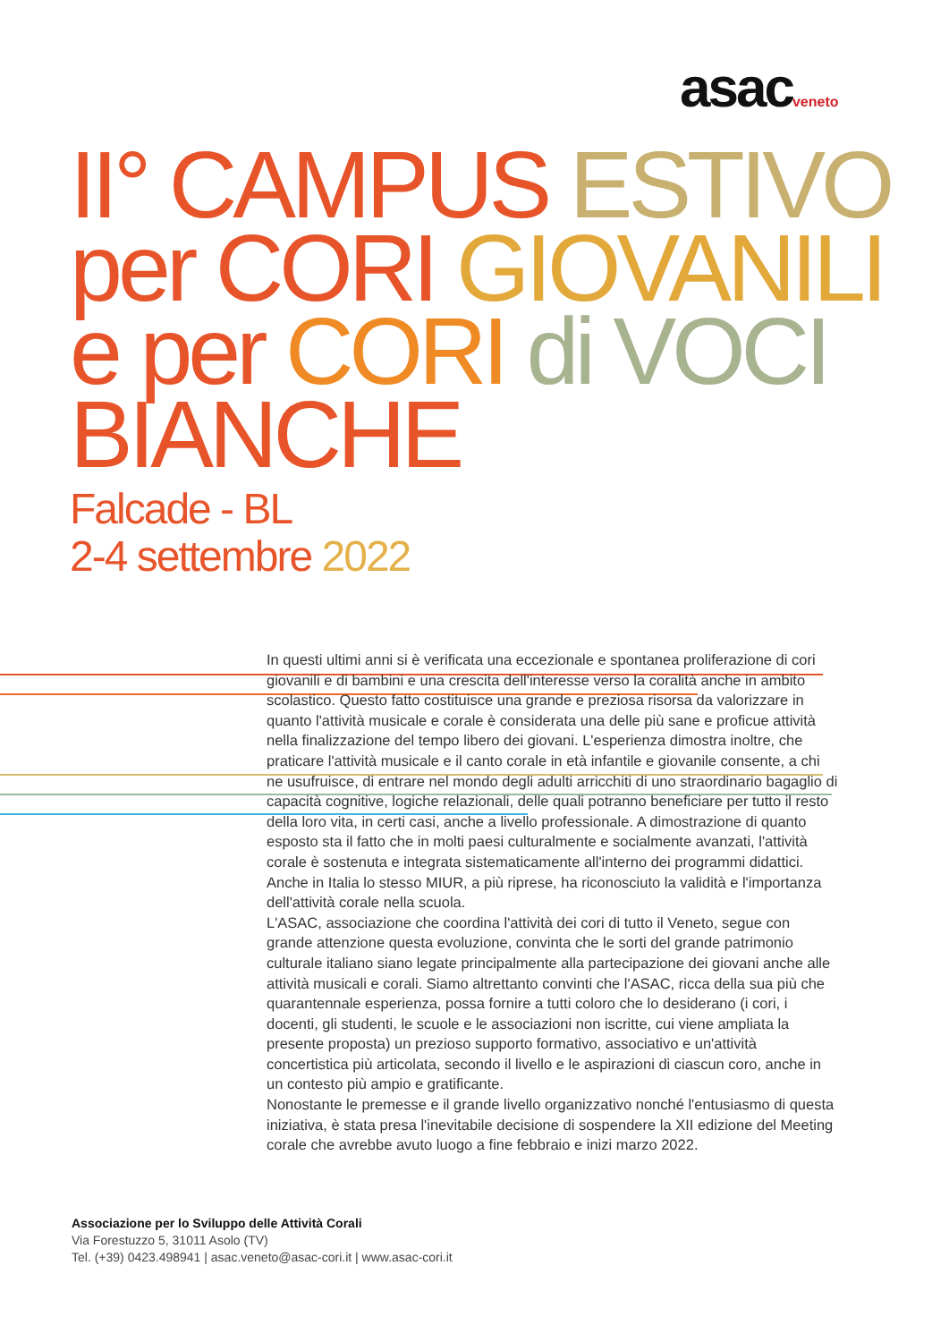asacveneto
II° CAMPUS ESTIVO
per CORI GIOVANILI
e per CORI di VOCI
BIANCHE
Falcade - BL
2-4 settembre 2022
In questi ultimi anni si è verificata una eccezionale e spontanea proliferazione di cori giovanili e di bambini e una crescita dell'interesse verso la coralità anche in ambito scolastico. Questo fatto costituisce una grande e preziosa risorsa da valorizzare in quanto l'attività musicale e corale è considerata una delle più sane e proficue attività nella finalizzazione del tempo libero dei giovani. L'esperienza dimostra inoltre, che praticare l'attività musicale e il canto corale in età infantile e giovanile consente, a chi ne usufruisce, di entrare nel mondo degli adulti arricchiti di uno straordinario bagaglio di capacità cognitive, logiche relazionali, delle quali potranno beneficiare per tutto il resto della loro vita, in certi casi, anche a livello professionale. A dimostrazione di quanto esposto sta il fatto che in molti paesi culturalmente e socialmente avanzati, l'attività corale è sostenuta e integrata sistematicamente all'interno dei programmi didattici. Anche in Italia lo stesso MIUR, a più riprese, ha riconosciuto la validità e l'importanza dell'attività corale nella scuola.
L'ASAC, associazione che coordina l'attività dei cori di tutto il Veneto, segue con grande attenzione questa evoluzione, convinta che le sorti del grande patrimonio culturale italiano siano legate principalmente alla partecipazione dei giovani anche alle attività musicali e corali. Siamo altrettanto convinti che l'ASAC, ricca della sua più che quarantennale esperienza, possa fornire a tutti coloro che lo desiderano (i cori, i docenti, gli studenti, le scuole e le associazioni non iscritte, cui viene ampliata la presente proposta) un prezioso supporto formativo, associativo e un'attività concertistica più articolata, secondo il livello e le aspirazioni di ciascun coro, anche in un contesto più ampio e gratificante.
Nonostante le premesse e il grande livello organizzativo nonché l'entusiasmo di questa iniziativa, è stata presa l'inevitabile decisione di sospendere la XII edizione del Meeting corale che avrebbe avuto luogo a fine febbraio e inizi marzo 2022.
Associazione per lo Sviluppo delle Attività Corali
Via Forestuzzo 5, 31011 Asolo (TV)
Tel. (+39) 0423.498941 | asac.veneto@asac-cori.it | www.asac-cori.it